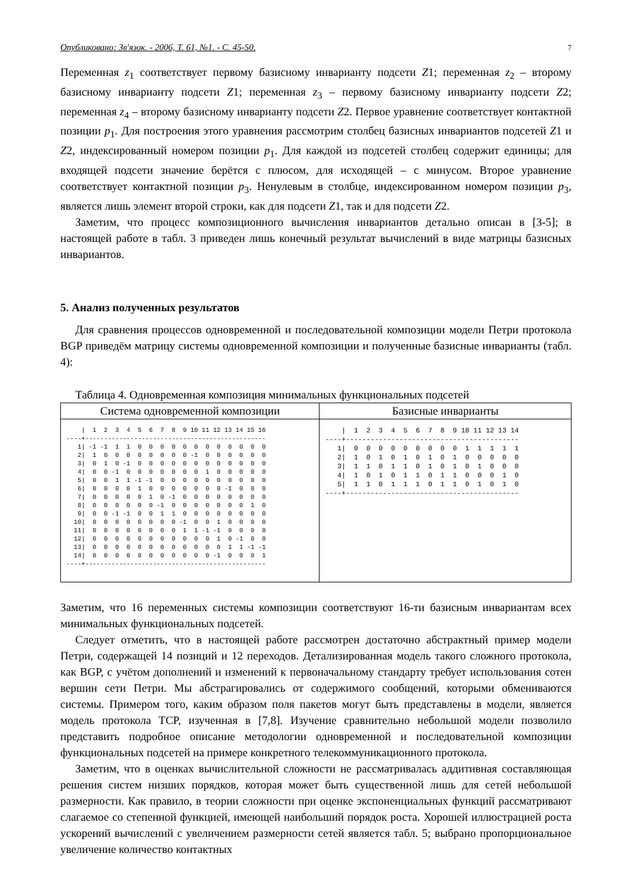Опубликовано: Зв'язок. - 2006, Т. 61, №1. - С. 45-50. 7
Переменная z<sub>1</sub> соответствует первому базисному инварианту подсети Z1; переменная z<sub>2</sub> – второму базисному инварианту подсети Z1; переменная z<sub>3</sub> – первому базисному инварианту подсети Z2; переменная z<sub>4</sub> – второму базисному инварианту подсети Z2. Первое уравнение соответствует контактной позиции p<sub>1</sub>. Для построения этого уравнения рассмотрим столбец базисных инвариантов подсетей Z1 и Z2, индексированный номером позиции p<sub>1</sub>. Для каждой из подсетей столбец содержит единицы; для входящей подсети значение берётся с плюсом, для исходящей – с минусом. Второе уравнение соответствует контактной позиции p<sub>3</sub>. Ненулевым в столбце, индексированном номером позиции p<sub>3</sub>, является лишь элемент второй строки, как для подсети Z1, так и для подсети Z2.
Заметим, что процесс композиционного вычисления инвариантов детально описан в [3-5]; в настоящей работе в табл. 3 приведен лишь конечный результат вычислений в виде матрицы базисных инвариантов.
5. Анализ полученных результатов
Для сравнения процессов одновременной и последовательной композиции модели Петри протокола BGP приведём матрицу системы одновременной композиции и полученные базисные инварианты (табл. 4):
Таблица 4. Одновременная композиция минимальных функциональных подсетей
| Система одновременной композиции | Базисные инварианты |
| --- | --- |
| / 1 2 3 4 5 6 7 8 9 10 11 12 13 14 15 16 ----+------------------------------------------------ 1/ -1 -1 1 1 0 0 0 0 0 0 0 0 0 0 0 0 2/ 1 0 0 0 0 0 0 0 0 -1 0 0 0 0 0 0 3/ 0 1 0 -1 0 0 0 0 0 0 0 0 0 0 0 0 4/ 0 0 -1 0 0 0 0 0 0 0 1 0 0 0 0 0 5/ 0 0 1 1 -1 -1 0 0 0 0 0 0 0 0 0 0 6/ 0 0 0 0 1 0 0 0 0 0 0 0 -1 0 0 0 7/ 0 0 0 0 0 1 0 -1 0 0 0 0 0 0 0 0 8/ 0 0 0 0 0 0 -1 0 0 0 0 0 0 0 1 0 9/ 0 0 -1 -1 0 0 1 1 0 0 0 0 0 0 0 0 10/ 0 0 0 0 0 0 0 0 -1 0 0 1 0 0 0 0 11/ 0 0 0 0 0 0 0 0 1 1 -1 -1 0 0 0 0 12/ 0 0 0 0 0 0 0 0 0 0 0 1 0 -1 0 0 13/ 0 0 0 0 0 0 0 0 0 0 0 0 1 1 -1 -1 14/ 0 0 0 0 0 0 0 0 0 0 0 -1 0 0 0 1 ----+------------------------------------------------ | / 1 2 3 4 5 6 7 8 9 10 11 12 13 14 ----+------------------------------------------ 1/ 0 0 0 0 0 0 0 0 0 1 1 1 1 1 2/ 1 0 1 0 1 0 1 0 1 0 0 0 0 0 3/ 1 1 0 1 1 0 1 0 1 0 1 0 0 0 4/ 1 0 1 0 1 1 0 1 1 0 0 0 1 0 5/ 1 1 0 1 1 1 0 1 1 0 1 0 1 0 ----+------------------------------------------ |
Заметим, что 16 переменных системы композиции соответствуют 16-ти базисным инвариантам всех минимальных функциональных подсетей.
Следует отметить, что в настоящей работе рассмотрен достаточно абстрактный пример модели Петри, содержащей 14 позиций и 12 переходов. Детализированная модель такого сложного протокола, как BGP, с учётом дополнений и изменений к первоначальному стандарту требует использования сотен вершин сети Петри. Мы абстрагировались от содержимого сообщений, которыми обмениваются системы. Примером того, каким образом поля пакетов могут быть представлены в модели, является модель протокола TCP, изученная в [7,8]. Изучение сравнительно небольшой модели позволило представить подробное описание методологии одновременной и последовательной композиции функциональных подсетей на примере конкретного телекоммуникационного протокола.
Заметим, что в оценках вычислительной сложности не рассматривалась аддитивная составляющая решения систем низших порядков, которая может быть существенной лишь для сетей небольшой размерности. Как правило, в теории сложности при оценке экспоненциальных функций рассматривают слагаемое со степенной функцией, имеющей наибольший порядок роста. Хорошей иллюстрацией роста ускорений вычислений с увеличением размерности сетей является табл. 5; выбрано пропорциональное увеличение количество контактных